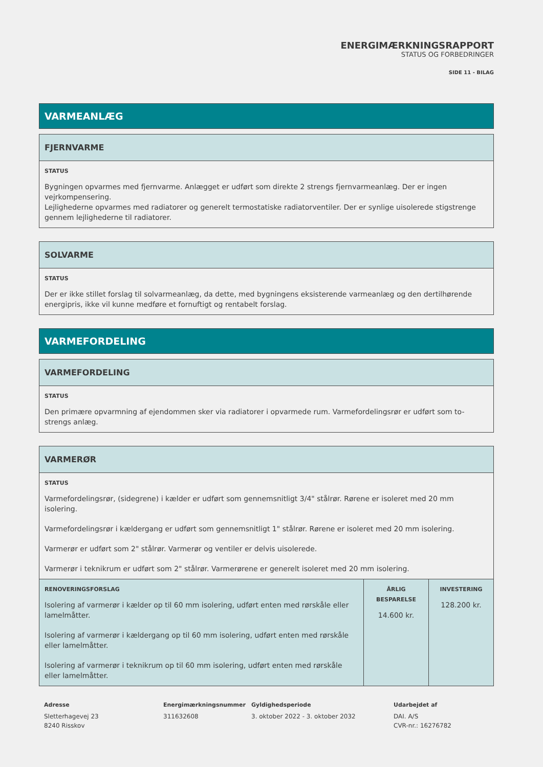ENERGIMÆRKNINGSRAPPORT
STATUS OG FORBEDRINGER
SIDE 11 - BILAG
VARMEANLÆG
FJERNVARME
STATUS
Bygningen opvarmes med fjernvarme. Anlægget er udført som direkte 2 strengs fjernvarmeanlæg. Der er ingen vejrkompensering.
Lejlighederne opvarmes med radiatorer og generelt termostatiske radiatorventiler. Der er synlige uisolerede stigstrenge gennem lejlighederne til radiatorer.
SOLVARME
STATUS
Der er ikke stillet forslag til solvarmeanlæg, da dette, med bygningens eksisterende varmeanlæg og den dertilhørende energipris, ikke vil kunne medføre et fornuftigt og rentabelt forslag.
VARMEFORDELING
VARMEFORDELING
STATUS
Den primære opvarmning af ejendommen sker via radiatorer i opvarmede rum. Varmefordelingsrør er udført som to-strengs anlæg.
VARMERØR
STATUS
Varmefordelingsrør, (sidegrene) i kælder er udført som gennemsnitligt 3/4" stålrør. Rørene er isoleret med 20 mm isolering.
Varmefordelingsrør i kældergang er udført som gennemsnitligt 1" stålrør. Rørene er isoleret med 20 mm isolering.
Varmerør er udført som 2" stålrør. Varmerør og ventiler er delvis uisolerede.
Varmerør i teknikrum er udført som 2" stålrør. Varmerørene er generelt isoleret med 20 mm isolering.
| RENOVERINGSFORSLAG Isolering af varmerør i kælder op til 60 mm isolering, udført enten med rørskåle eller lamelmåtter. Isolering af varmerør i kældergang op til 60 mm isolering, udført enten med rørskåle eller lamelmåtter. Isolering af varmerør i teknikrum op til 60 mm isolering, udført enten med rørskåle eller lamelmåtter. | ÅRLIG BESPARELSE 14.600 kr. | INVESTERING 128.200 kr. |
Adresse
Sletterhagevej 23
8240 Risskov
Energimærkningsnummer
311632608
Gyldighedsperiode
3. oktober 2022 - 3. oktober 2032
Udarbejdet af
DAI. A/S
CVR-nr.: 16276782